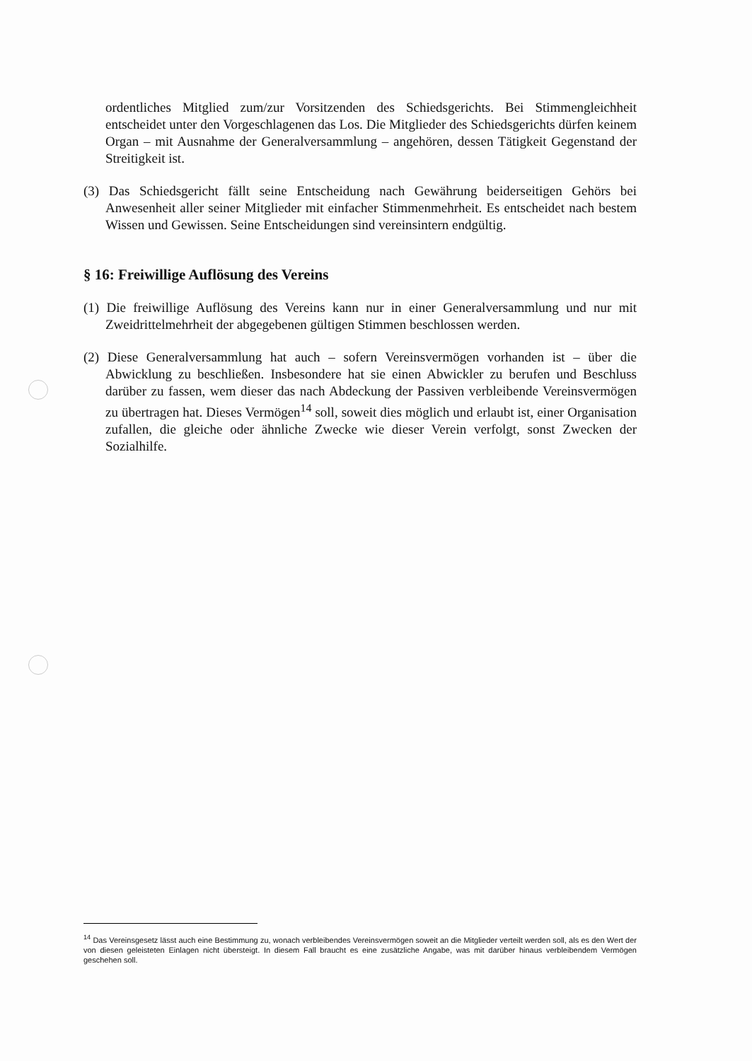ordentliches Mitglied zum/zur Vorsitzenden des Schiedsgerichts. Bei Stimmengleichheit entscheidet unter den Vorgeschlagenen das Los. Die Mitglieder des Schiedsgerichts dürfen keinem Organ – mit Ausnahme der Generalversammlung – angehören, dessen Tätigkeit Gegenstand der Streitigkeit ist.
(3) Das Schiedsgericht fällt seine Entscheidung nach Gewährung beiderseitigen Gehörs bei Anwesenheit aller seiner Mitglieder mit einfacher Stimmenmehrheit. Es entscheidet nach bestem Wissen und Gewissen. Seine Entscheidungen sind vereinsintern endgültig.
§ 16: Freiwillige Auflösung des Vereins
(1) Die freiwillige Auflösung des Vereins kann nur in einer Generalversammlung und nur mit Zweidrittelmehrheit der abgegebenen gültigen Stimmen beschlossen werden.
(2) Diese Generalversammlung hat auch – sofern Vereinsvermögen vorhanden ist – über die Abwicklung zu beschließen. Insbesondere hat sie einen Abwickler zu berufen und Beschluss darüber zu fassen, wem dieser das nach Abdeckung der Passiven verbleibende Vereinsvermögen zu übertragen hat. Dieses Vermögen<sup>14</sup> soll, soweit dies möglich und erlaubt ist, einer Organisation zufallen, die gleiche oder ähnliche Zwecke wie dieser Verein verfolgt, sonst Zwecken der Sozialhilfe.
<sup>14</sup> Das Vereinsgesetz lässt auch eine Bestimmung zu, wonach verbleibendes Vereinsvermögen soweit an die Mitglieder verteilt werden soll, als es den Wert der von diesen geleisteten Einlagen nicht übersteigt. In diesem Fall braucht es eine zusätzliche Angabe, was mit darüber hinaus verbleibendem Vermögen geschehen soll.